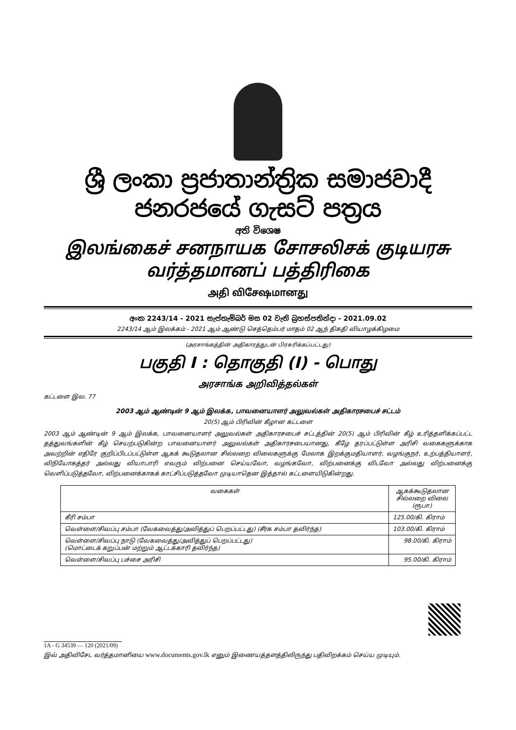ශ්‍රී ලංකා ප්‍රජාතාන්ත්‍රික සමාජවාදී ජනරජයේ ගැසට් පත්‍රය
අති විශෙෂ
இலங்கைச் சனநாயக சோசலிசக் குடியரசு வர்த்தமானப் பத்திரிகை
அதி விசேஷமானது
අංක 2243/14 - 2021 සැප්තැම්බර් මස 02 වැනි බ්‍රහස්පතින්දා - 2021.09.02
2243/14 ஆம் இலக்கம் - 2021 ஆம் ஆண்டு செத்தெம்பர் மாதம் 02 ஆந் திகதி வியாழக்கிழமை
(அரசாங்கத்தின் அதிகாரத்துடன் பிரசுரிக்கப்பட்டது)
பகுதி I : தொகுதி (I) - பொது
அரசாங்க அறிவித்தல்கள்
கட்டளை இல. 77
2003 ஆம் ஆண்டின் 9 ஆம் இலக்க, பாவனையாளர் அலுவல்கள் அதிகாரசபைச் சட்டம்
20(5) ஆம் பிரிவின் கீழான கட்டளை
2003 ஆம் ஆண்டின் 9 ஆம் இலக்க, பாவனையாளர் அலுவல்கள் அதிகாரசபைச் சட்டத்தின் 20(5) ஆம் பிரிவின் கீழ் உரித்தளிக்கப்பட்ட தத்துவங்களின் கீழ் செயற்படுகின்ற பாவனையாளர் அலுவல்கள் அதிகாரசபையானது, கீழே தரப்பட்டுள்ள அரிசி வகைகளுக்காக அவற்றின் எதிரே குறிப்பிடப்பட்டுள்ள ஆகக் கூடுதலான சில்லறை விலைகளுக்கு மேலாக இறக்குமதியாளர், வழங்குநர், உற்பத்தியாளர், விநியோகத்தர் அல்லது வியாபாரி எவரும் விற்பனை செய்யவோ, வழங்கவோ, விற்பனைக்கு விடவோ அல்லது விற்பனைக்கு வெளிப்படுத்தவோ, விற்பனைக்காகக் காட்சிப்படுத்தவோ முடியாதென இத்தால் கட்டளையிடுகின்றது.
| வகைகள் | ஆகக்கூடுதலான சில்லறை விலை (ரூபா) |
| --- | --- |
| கீரி சம்பா | 125.00/கி. கிராம் |
| வெள்ளை/சிவப்பு சம்பா (வேகவைத்து/அவித்துப் பெறப்பட்டது) (சீரக சம்பா தவிர்ந்த) | 103.00/கி. கிராம் |
| வெள்ளை/சிவப்பு நாடு (வேகவைத்து/அவித்துப் பெறப்பட்டது) (மொட்டைக் கறுப்பன் மற்றும் ஆட்டக்காரி தவிர்ந்த) | 98.00/கி. கிராம் |
| வெள்ளை/சிவப்பு பச்சை அரிசி | 95.00/கி. கிராம் |
1A - G 34539 — 120 (2021/09)
இவ் அதிவிசேட வர்த்தமானியை www.documents.gov.lk எனும் இணையத்தளத்திலிருந்து பதிவிறக்கம் செய்ய முடியும்.